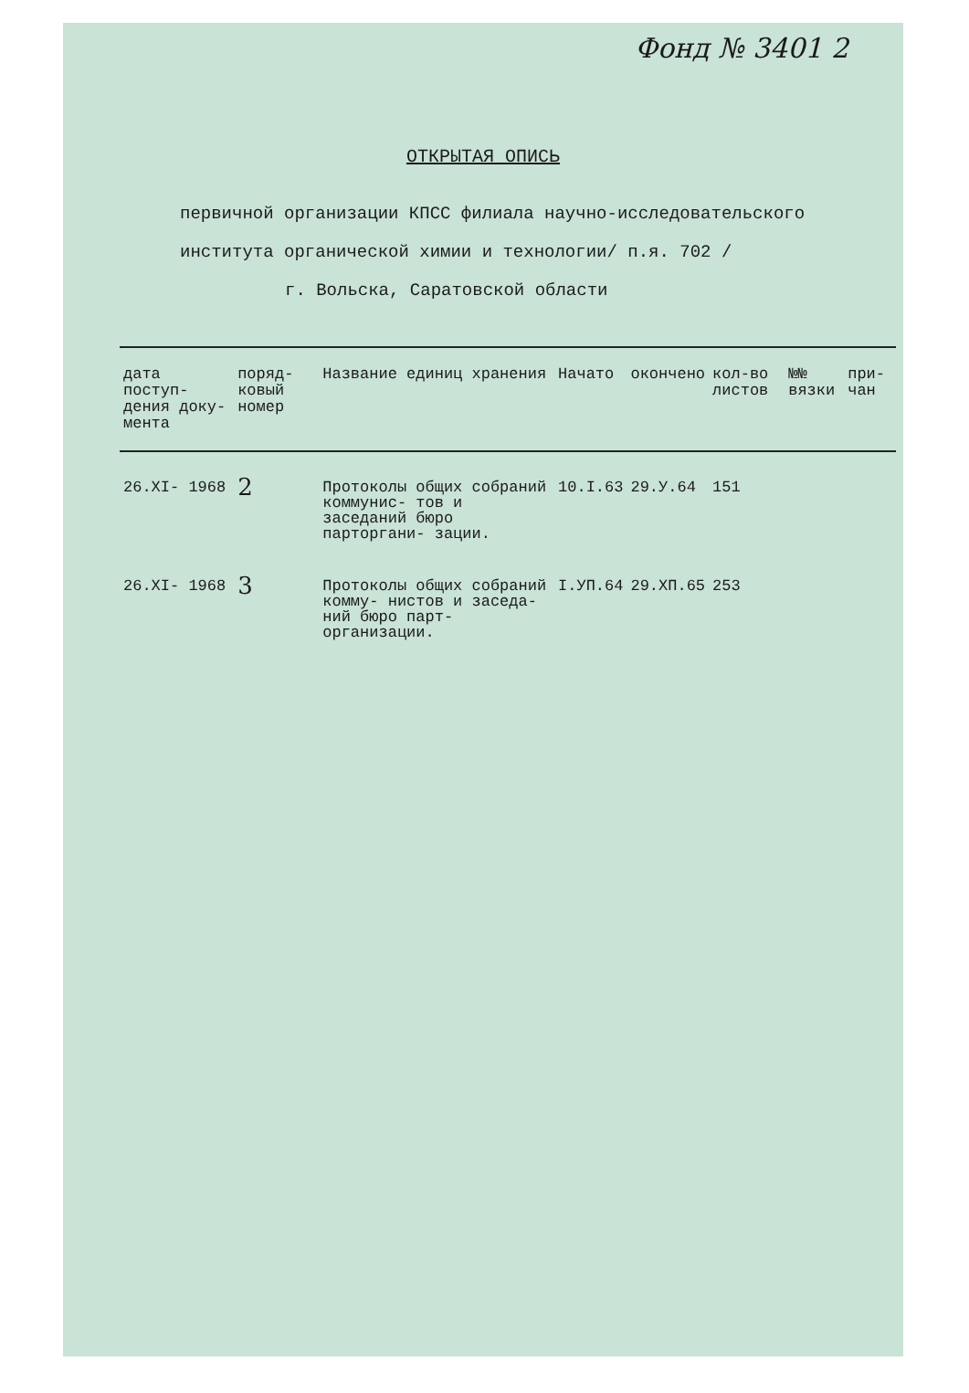Фонд № 3401 2
ОТКРЫТАЯ ОПИСЬ
первичной организации КПСС филиала научно-исследовательского
института органической химии и технологии/ п.я. 702 /
г. Вольска, Саратовской области
| дата поступ- дения доку- мента | поряд- ковый номер | Название единиц хранения | Начато | окончено | кол-во листов | №№ вязки | при- чан |
| --- | --- | --- | --- | --- | --- | --- | --- |
| 26.XI- 1968 | 2 | Протоколы общих собраний коммунис- тов и заседаний бюро парторгани- зации. | 10.I.63 | 29.У.64 | 151 | | |
| 26.XI- 1968 | 3 | Протоколы общих собраний комму- нистов и заседа- ний бюро парт- организации. | I.УП.64 | 29.ХП.65 | 253 | | |